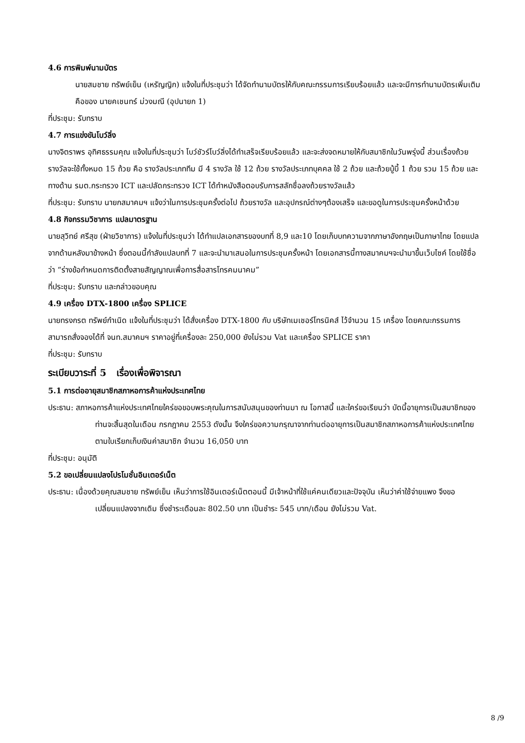4.6 การพิมพ์นามบัตร
นายสมชาย ทรัพย์เย็น (เหรัญญิก) แจ้งในที่ประชุมว่า ได้จัดทำนามบัตรให้กับคณะกรรมการเรียบร้อยแล้ว และจะมีการทำนามบัตรเพิ่มเติม คือของ นายคเชนทร์ ม่วงมณี (อุปนายก 1)
ที่ประชุม: รับทราบ
4.7 การแข่งขันโบว์ลิ่ง
นางจิตราพร อุทิศธรรมคุณ แจ้งในที่ประชุมว่า โบว์ชัวร์โบว์ลิ่งได้ทำเสร็จเรียบร้อยแล้ว และจะส่งจดหมายให้กับสมาชิกในวันพรุ่งนี้ ส่วนเรื่องถ้วยรางวัลจะใช้ทั้งหมด 15 ถ้วย คือ รางวัลประเภททีม มี 4 รางวัล ใช้ 12 ถ้วย รางวัลประเภทบุคคล ใช้ 2 ถ้วย และถ้วยบู้บี้ 1 ถ้วย รวม 15 ถ้วย และทางด้าน รมต.กระทรวง ICT และปลัดกระทรวง ICT ได้ทำหนังสือตอบรับการสลักชื่อลงถ้วยรางวัลแล้ว
ที่ประชุม: รับทราบ นายกสมาคมฯ แจ้งว่าในการประชุมครั้งต่อไป ถ้วยรางวัล และอุปกรณ์ต่างๆต้องเสร็จ และขอดูในการประชุมครั้งหน้าด้วย
4.8 กิจกรรมวิชาการ แปลมาตรฐาน
นายสุวิทย์ ศรีสุข (ฝ่ายวิชาการ) แจ้งในที่ประชุมว่า ได้ทำแปลเอกสารของบทที่ 8,9 และ10 โดยเก็บบทความจากภาษาอังกฤษเป็นภาษาไทย โดยแปลจากด้านหลังมาข้างหน้า ซึ่งตอนนี้กำลังแปลบทที่ 7 และจะนำมาเสนอในการประชุมครั้งหน้า โดยเอกสารนี้ทางสมาคมฯจะนำมาขึ้นเว็บไซค์ โดยใช้ชื่อว่า “ร่างข้อกำหนดการติดตั้งสายสัญญาณเพื่อการสื่อสารโทรคมนาคม”
ที่ประชุม: รับทราบ และกล่าวขอบคุณ
4.9 เครื่อง DTX-1800 เครื่อง SPLICE
นายทรงกรต ทรัพย์กำเนิด แจ้งในที่ประชุมว่า ได้สั่งเครื่อง DTX-1800 กับ บริษัทเมเชอร์โทรนิคส์ ไว้จำนวน 15 เครื่อง โดยคณะกรรมการสามารถสั่งจองได้ที่ จนท.สมาคมฯ ราคาอยู่ที่เครื่องละ 250,000 ยังไม่รวม Vat และเครื่อง SPLICE ราคา
ที่ประชุม: รับทราบ
ระเบียบวาระที่ 5 เรื่องเพื่อพิจารณา
5.1 การต่ออายุสมาชิกสภาหอการค้าแห่งประเทศไทย
ประธาน: สภาหอการค้าแห่งประเทศไทยใคร่ขอขอบพระคุณในการสนับสนุนของท่านมา ณ โอกาสนี้ และใคร่ขอเรียนว่า บัดนี้อายุการเป็นสมาชิกของท่านจะสิ้นสุดในเดือน กรกฎาคม 2553 ดังนั้น จึงใคร่ขอความกรุณาจากท่านต่ออายุการเป็นสมาชิกสภาหอการค้าแห่งประเทศไทย ตามใบเรียกเก็บเงินค่าสมาชิก จำนวน 16,050 บาท
ที่ประชุม: อนุมัติ
5.2 ขอเปลี่ยนแปลงโปรโมชั่นอินเตอร์เน็ต
ประธาน: เนื่องด้วยคุณสมชาย ทรัพย์เย็น เห็นว่าการใช้อินเตอร์เน็ตตอนนี้ มีเจ้าหน้าที่ใช้แค่คนเดียวและปัจจุบัน เห็นว่าค่าใช้จ่ายแพง จึงขอเปลี่ยนแปลงจากเดิม ซึ่งชำระเดือนละ 802.50 บาท เป็นชำระ 545 บาท/เดือน ยังไม่รวม Vat.
8 /9